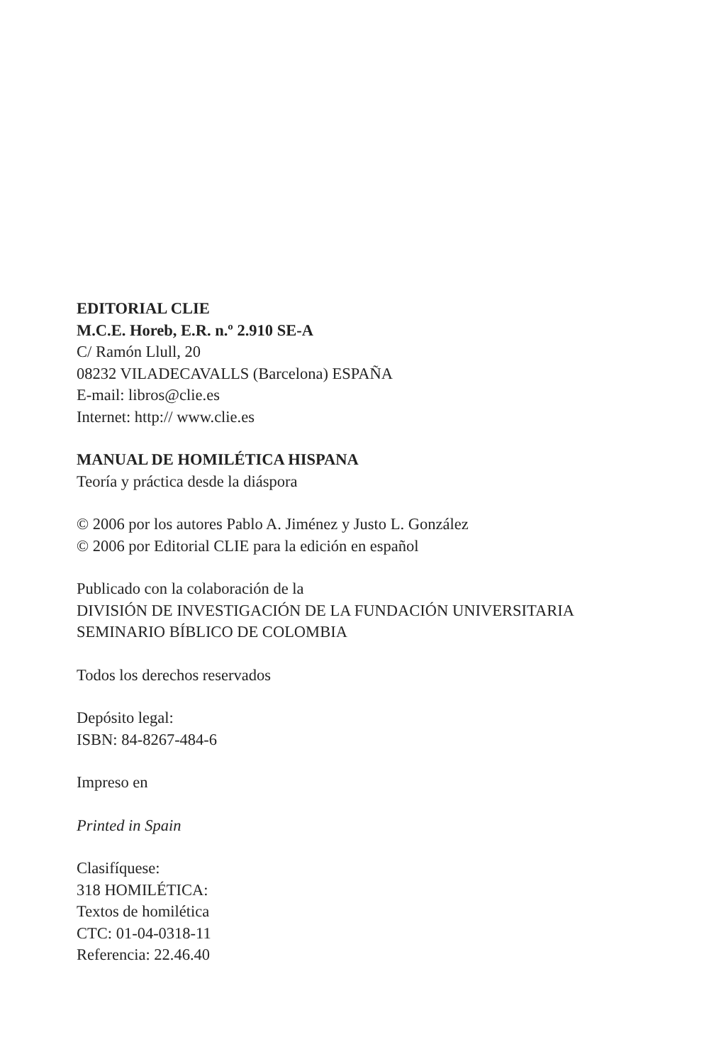EDITORIAL CLIE
M.C.E. Horeb, E.R. n.º 2.910 SE-A
C/ Ramón Llull, 20
08232 VILADECAVALLS (Barcelona) ESPAÑA
E-mail: libros@clie.es
Internet: http:// www.clie.es
MANUAL DE HOMILÉTICA HISPANA
Teoría y práctica desde la diáspora
© 2006 por los autores Pablo A. Jiménez y Justo L. González
© 2006 por Editorial CLIE para la edición en español
Publicado con la colaboración de la
DIVISIÓN DE INVESTIGACIÓN DE LA FUNDACIÓN UNIVERSITARIA
SEMINARIO BÍBLICO DE COLOMBIA
Todos los derechos reservados
Depósito legal:
ISBN: 84-8267-484-6
Impreso en
Printed in Spain
Clasifíquese:
318 HOMILÉTICA:
Textos de homilética
CTC: 01-04-0318-11
Referencia: 22.46.40